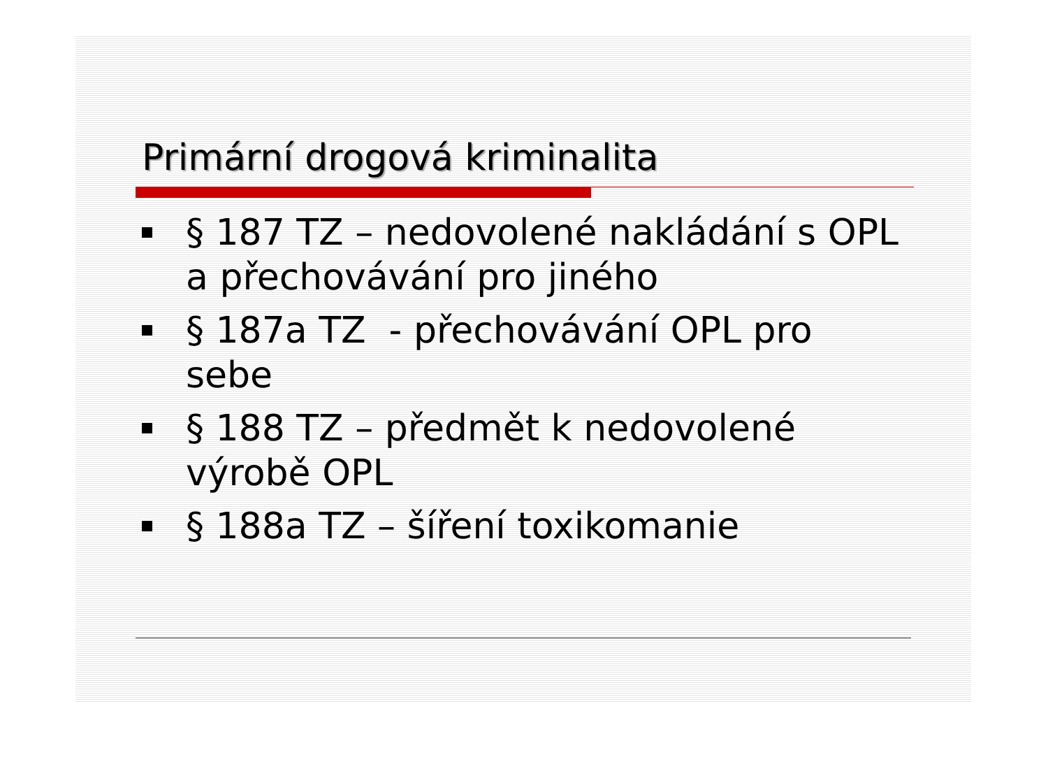Primární drogová kriminalita
§ 187 TZ – nedovolené nakládání s OPL a přechovávání pro jiného
§ 187a TZ - přechovávání OPL pro sebe
§ 188 TZ – předmět k nedovolené výrobě OPL
§ 188a TZ – šíření toxikomanie